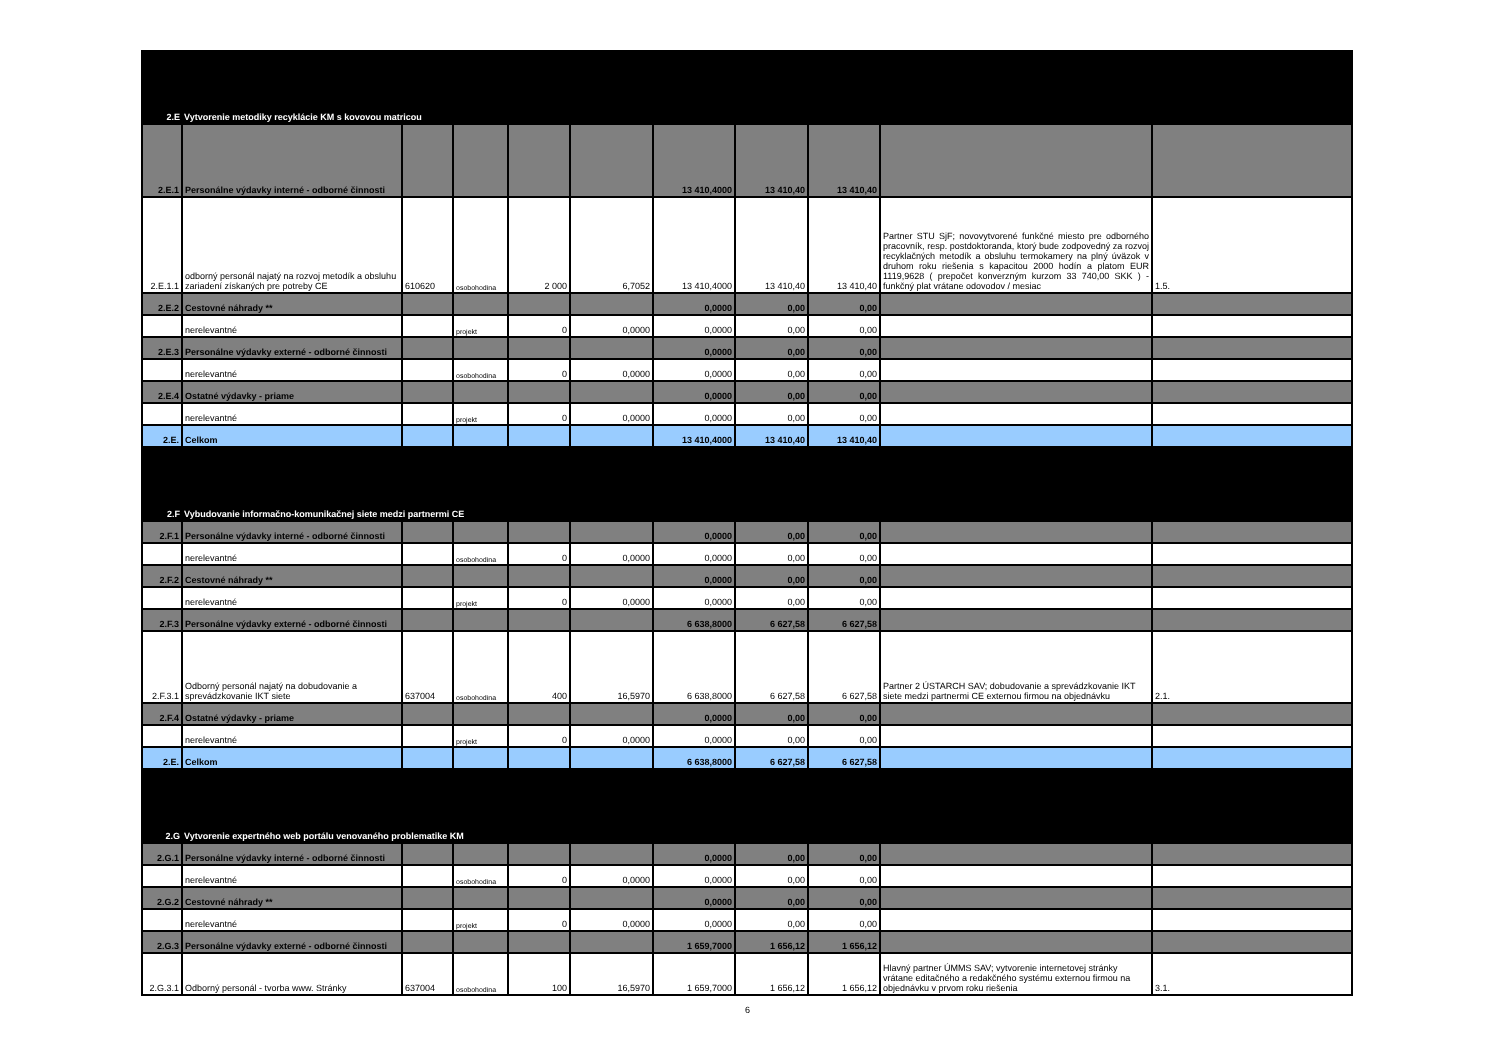| 2.E | Vytvorenie metodiky recyklácie KM s kovovou matricou | | | | | | | | | |
| 2.E.1 | Personálne výdavky interné - odborné činnosti | | | | | 13 410,4000 | 13 410,40 | 13 410,40 | | |
| 2.E.1.1 | odborný personál najatý na rozvoj metodík a obsluhu zariadení získaných pre potreby CE | 610620 | osobohodina | 2 000 | 6,7052 | 13 410,4000 | 13 410,40 | 13 410,40 | Partner STU SjF; novovytvorené funkčné miesto pre odborného pracovník, resp. postdoktoranda, ktorý bude zodpovedný za rozvoj recyklačných metodík a obsluhu termokamery na plný úväzok v druhom roku riešenia s kapacitou 2000 hodín a platom EUR 1119,9628 ( prepočet konverzným kurzom 33 740,00 SKK ) -funkčný plat vrátane odovodov / mesiac | 1.5. |
| 2.E.2 | Cestovné náhrady ** | | | | | 0,0000 | 0,00 | 0,00 | | |
| | nerelevantné | | projekt | 0 | 0,0000 | 0,0000 | 0,00 | 0,00 | | |
| 2.E.3 | Personálne výdavky externé - odborné činnosti | | | | | 0,0000 | 0,00 | 0,00 | | |
| | nerelevantné | | osobohodina | 0 | 0,0000 | 0,0000 | 0,00 | 0,00 | | |
| 2.E.4 | Ostatné výdavky - priame | | | | | 0,0000 | 0,00 | 0,00 | | |
| | nerelevantné | | projekt | 0 | 0,0000 | 0,0000 | 0,00 | 0,00 | | |
| 2.E. | Celkom | | | | | 13 410,4000 | 13 410,40 | 13 410,40 | | |
| 2.F | Vybudovanie informačno-komunikačnej siete medzi partnermi CE | | | | | | | | | |
| 2.F.1 | Personálne výdavky interné - odborné činnosti | | | | | 0,0000 | 0,00 | 0,00 | | |
| | nerelevantné | | osobohodina | 0 | 0,0000 | 0,0000 | 0,00 | 0,00 | | |
| 2.F.2 | Cestovné náhrady ** | | | | | 0,0000 | 0,00 | 0,00 | | |
| | nerelevantné | | projekt | 0 | 0,0000 | 0,0000 | 0,00 | 0,00 | | |
| 2.F.3 | Personálne výdavky externé - odborné činnosti | | | | | 6 638,8000 | 6 627,58 | 6 627,58 | | |
| 2.F.3.1 | Odborný personál najatý na dobudovanie a sprevádzkovanie IKT siete | 637004 | osobohodina | 400 | 16,5970 | 6 638,8000 | 6 627,58 | 6 627,58 | Partner 2 ÚSTARCH SAV; dobudovanie a sprevádzkovanie IKT siete medzi partnermi CE externou firmou na objednávku | 2.1. |
| 2.F.4 | Ostatné výdavky - priame | | | | | 0,0000 | 0,00 | 0,00 | | |
| | nerelevantné | | projekt | 0 | 0,0000 | 0,0000 | 0,00 | 0,00 | | |
| 2.E. | Celkom | | | | | 6 638,8000 | 6 627,58 | 6 627,58 | | |
| 2.G | Vytvorenie expertného web portálu venovaného problematike KM | | | | | | | | | |
| 2.G.1 | Personálne výdavky interné - odborné činnosti | | | | | 0,0000 | 0,00 | 0,00 | | |
| | nerelevantné | | osobohodina | 0 | 0,0000 | 0,0000 | 0,00 | 0,00 | | |
| 2.G.2 | Cestovné náhrady ** | | | | | 0,0000 | 0,00 | 0,00 | | |
| | nerelevantné | | projekt | 0 | 0,0000 | 0,0000 | 0,00 | 0,00 | | |
| 2.G.3 | Personálne výdavky externé - odborné činnosti | | | | | 1 659,7000 | 1 656,12 | 1 656,12 | | |
| 2.G.3.1 | Odborný personál - tvorba www. Stránky | 637004 | osobohodina | 100 | 16,5970 | 1 659,7000 | 1 656,12 | 1 656,12 | Hlavný partner ÚMMS SAV; vytvorenie internetovej stránky vrátane editačného a redakčného systému externou firmou na objednávku v prvom roku riešenia | 3.1. |
6